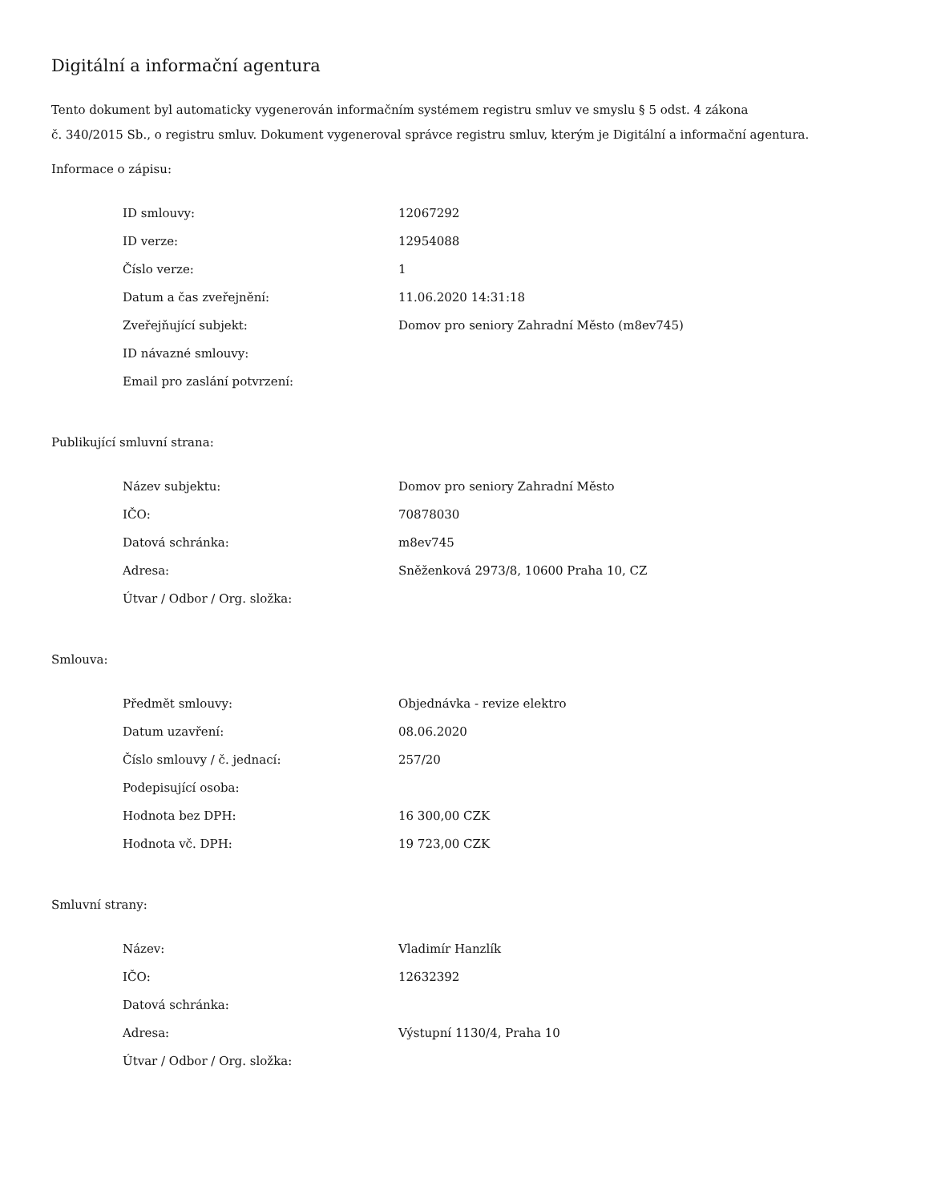Digitální a informační agentura
Tento dokument byl automaticky vygenerován informačním systémem registru smluv ve smyslu § 5 odst. 4 zákona
č. 340/2015 Sb., o registru smluv. Dokument vygeneroval správce registru smluv, kterým je Digitální a informační agentura.
Informace o zápisu:
| ID smlouvy: | 12067292 |
| ID verze: | 12954088 |
| Číslo verze: | 1 |
| Datum a čas zveřejnění: | 11.06.2020 14:31:18 |
| Zveřejňující subjekt: | Domov pro seniory Zahradní Město (m8ev745) |
| ID návazné smlouvy: | |
| Email pro zaslání potvrzení: | |
Publikující smluvní strana:
| Název subjektu: | Domov pro seniory Zahradní Město |
| IČO: | 70878030 |
| Datová schránka: | m8ev745 |
| Adresa: | Sněženková 2973/8, 10600 Praha 10, CZ |
| Útvar / Odbor / Org. složka: | |
Smlouva:
| Předmět smlouvy: | Objednávka - revize elektro |
| Datum uzavření: | 08.06.2020 |
| Číslo smlouvy / č. jednací: | 257/20 |
| Podepisující osoba: | |
| Hodnota bez DPH: | 16 300,00 CZK |
| Hodnota vč. DPH: | 19 723,00 CZK |
Smluvní strany:
| Název: | Vladimír Hanzlík |
| IČO: | 12632392 |
| Datová schránka: | |
| Adresa: | Výstupní 1130/4, Praha 10 |
| Útvar / Odbor / Org. složka: | |